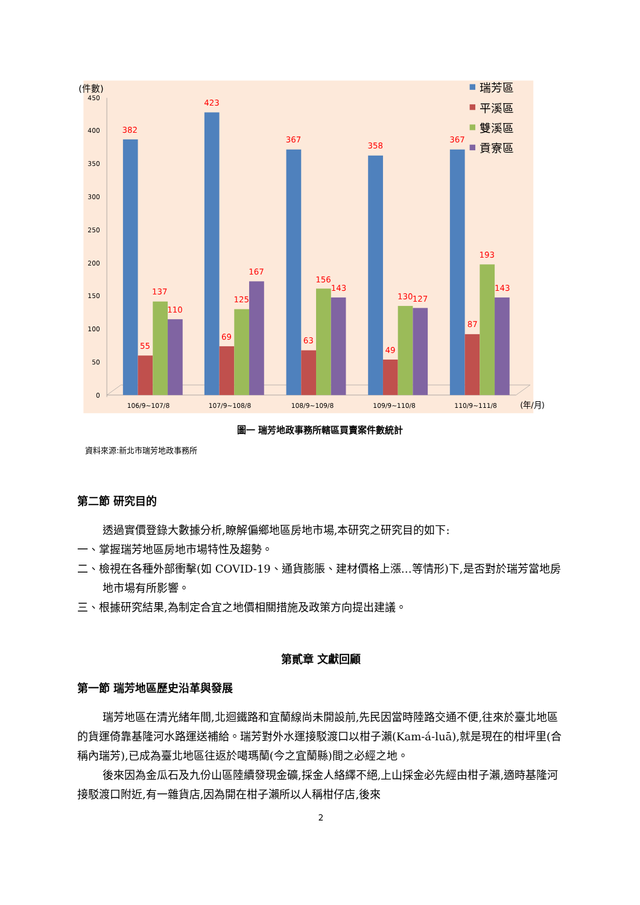(件數)
450
400
350
300
250
200
150
100
50
0
382
55
137
110
423
69
125
167
367
63
156
143
358
49
130
127
367
87
193
143
106/9~107/8
107/9~108/8
108/9~109/8
109/9~110/8
110/9~111/8
(年/月)
瑞芳區
平溪區
雙溪區
貢寮區
圖一 瑞芳地政事務所轄區買賣案件數統計
資料來源:新北市瑞芳地政事務所
第二節 研究目的
透過實價登錄大數據分析,瞭解偏鄉地區房地市場,本研究之研究目的如下:
一、掌握瑞芳地區房地市場特性及趨勢。
二、檢視在各種外部衝擊(如 COVID-19、通貨膨脹、建材價格上漲…等情形)下,是否對於瑞芳當地房地市場有所影響。
三、根據研究結果,為制定合宜之地價相關措施及政策方向提出建議。
第貳章 文獻回顧
第一節 瑞芳地區歷史沿革與發展
瑞芳地區在清光緒年間,北迴鐵路和宜蘭線尚未開設前,先民因當時陸路交通不便,往來於臺北地區的貨運倚靠基隆河水路運送補給。瑞芳對外水運接駁渡口以柑子瀨(Kam-á-luā),就是現在的柑坪里(合稱內瑞芳),已成為臺北地區往返於噶瑪蘭(今之宜蘭縣)間之必經之地。
後來因為金瓜石及九份山區陸續發現金礦,採金人絡繹不絕,上山採金必先經由柑子瀨,適時基隆河接駁渡口附近,有一雜貨店,因為開在柑子瀨所以人稱柑仔店,後來
2